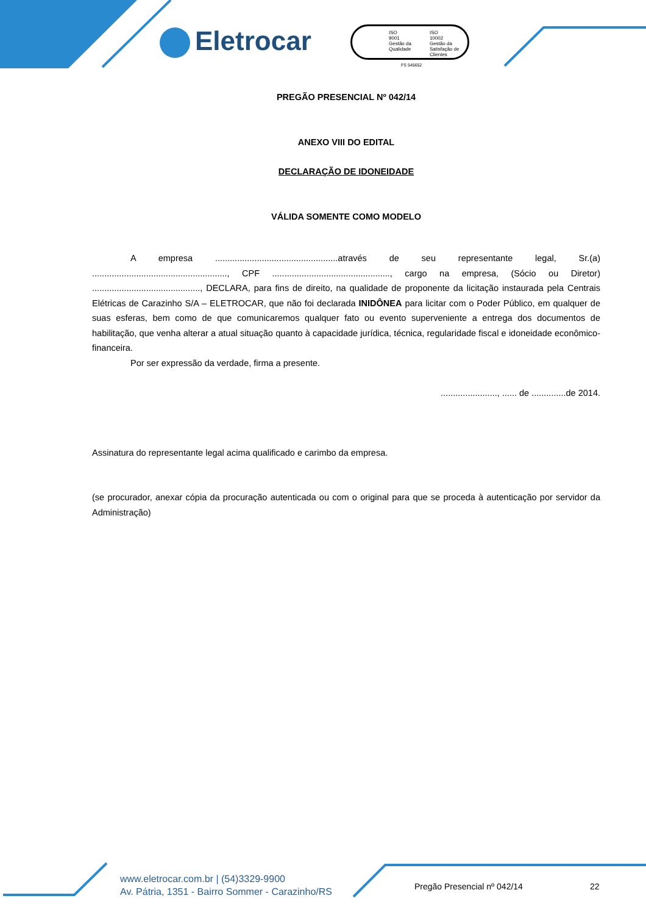Eletrocar
ISO
9001
Gestão da
Qualidade
ISO
10002
Gestão da
Satisfação de
Clientes
FS 545652
PREGÃO PRESENCIAL Nº 042/14
ANEXO VIII DO EDITAL
DECLARAÇÃO DE IDONEIDADE
VÁLIDA SOMENTE COMO MODELO
A empresa ..................................................através de seu representante legal, Sr.(a) ......................................................., CPF ................................................, cargo na empresa, (Sócio ou Diretor) ............................................, DECLARA, para fins de direito, na qualidade de proponente da licitação instaurada pela Centrais Elétricas de Carazinho S/A – ELETROCAR, que não foi declarada INIDÔNEA para licitar com o Poder Público, em qualquer de suas esferas, bem como de que comunicaremos qualquer fato ou evento superveniente a entrega dos documentos de habilitação, que venha alterar a atual situação quanto à capacidade jurídica, técnica, regularidade fiscal e idoneidade econômico-financeira.
Por ser expressão da verdade, firma a presente.
......................., ...... de ..............de 2014.
Assinatura do representante legal acima qualificado e carimbo da empresa.
(se procurador, anexar cópia da procuração autenticada ou com o original para que se proceda à autenticação por servidor da Administração)
www.eletrocar.com.br | (54)3329-9900
Av. Pátria, 1351 - Bairro Sommer - Carazinho/RS
Pregão Presencial nº 042/14 22